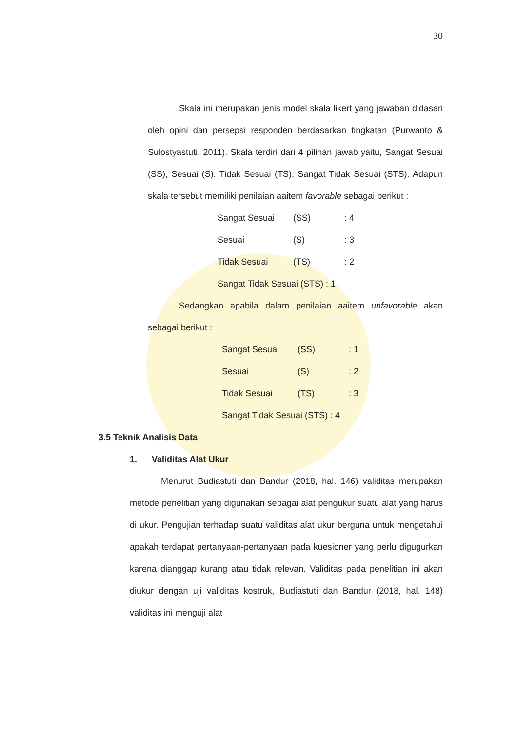30
Skala ini merupakan jenis model skala likert yang jawaban didasari oleh opini dan persepsi responden berdasarkan tingkatan (Purwanto & Sulostyastuti, 2011). Skala terdiri dari 4 pilihan jawab yaitu, Sangat Sesuai (SS), Sesuai (S), Tidak Sesuai (TS), Sangat Tidak Sesuai (STS). Adapun skala tersebut memiliki penilaian aaitem favorable sebagai berikut :
Sangat Sesuai (SS) : 4
Sesuai (S) : 3
Tidak Sesuai (TS) : 2
Sangat Tidak Sesuai (STS) : 1
Sedangkan apabila dalam penilaian aaitem unfavorable akan sebagai berikut :
Sangat Sesuai (SS) : 1
Sesuai (S) : 2
Tidak Sesuai (TS) : 3
Sangat Tidak Sesuai (STS) : 4
3.5 Teknik Analisis Data
1. Validitas Alat Ukur
Menurut Budiastuti dan Bandur (2018, hal. 146) validitas merupakan metode penelitian yang digunakan sebagai alat pengukur suatu alat yang harus di ukur. Pengujian terhadap suatu validitas alat ukur berguna untuk mengetahui apakah terdapat pertanyaan-pertanyaan pada kuesioner yang perlu digugurkan karena dianggap kurang atau tidak relevan. Validitas pada penelitian ini akan diukur dengan uji validitas kostruk, Budiastuti dan Bandur (2018, hal. 148) validitas ini menguji alat